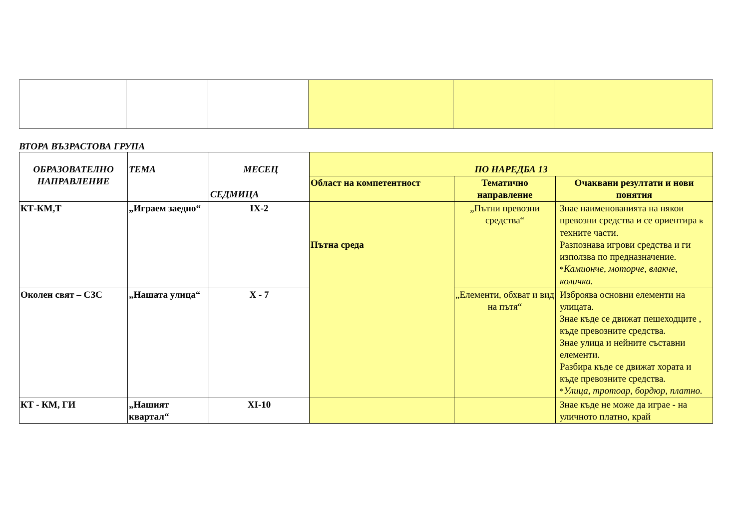ВТОРА ВЪЗРАСТОВА ГРУПА
| ОБРАЗОВАТЕЛНО НАПРАВЛЕНИЕ | ТЕМА | МЕСЕЦ СЕДМИЦА | ПО НАРЕДБА 13 | | |
| --- | --- | --- | --- | --- | --- |
| | | | Област на компетентност | Тематично направление | Очаквани резултати и нови понятия |
| КТ-КМ,Т | „Играем заедно“ | IX-2 | Пътна среда | „Пътни превозни средства“ | Знае наименованията на някои превозни средства и се ориентира в техните части. Разпознава игрови средства и ги използва по предназначение. * Камионче, моторче, влакче, количка. |
| Околен свят – СЗС | „Нашата улица“ | X - 7 | | „Елементи, обхват и вид на пътя“ | Изброява основни елементи на улицата. Знае къде се движат пешеходците , къде превозните средства. Знае улица и нейните съставни елементи. Разбира къде се движат хората и къде превозните средства. * Улица, тротоар, бордюр, платно. |
| КТ - КМ, ГИ | „Нашият квартал“ | XI-10 | | | Знае къде не може да играе - на уличното платно, край |